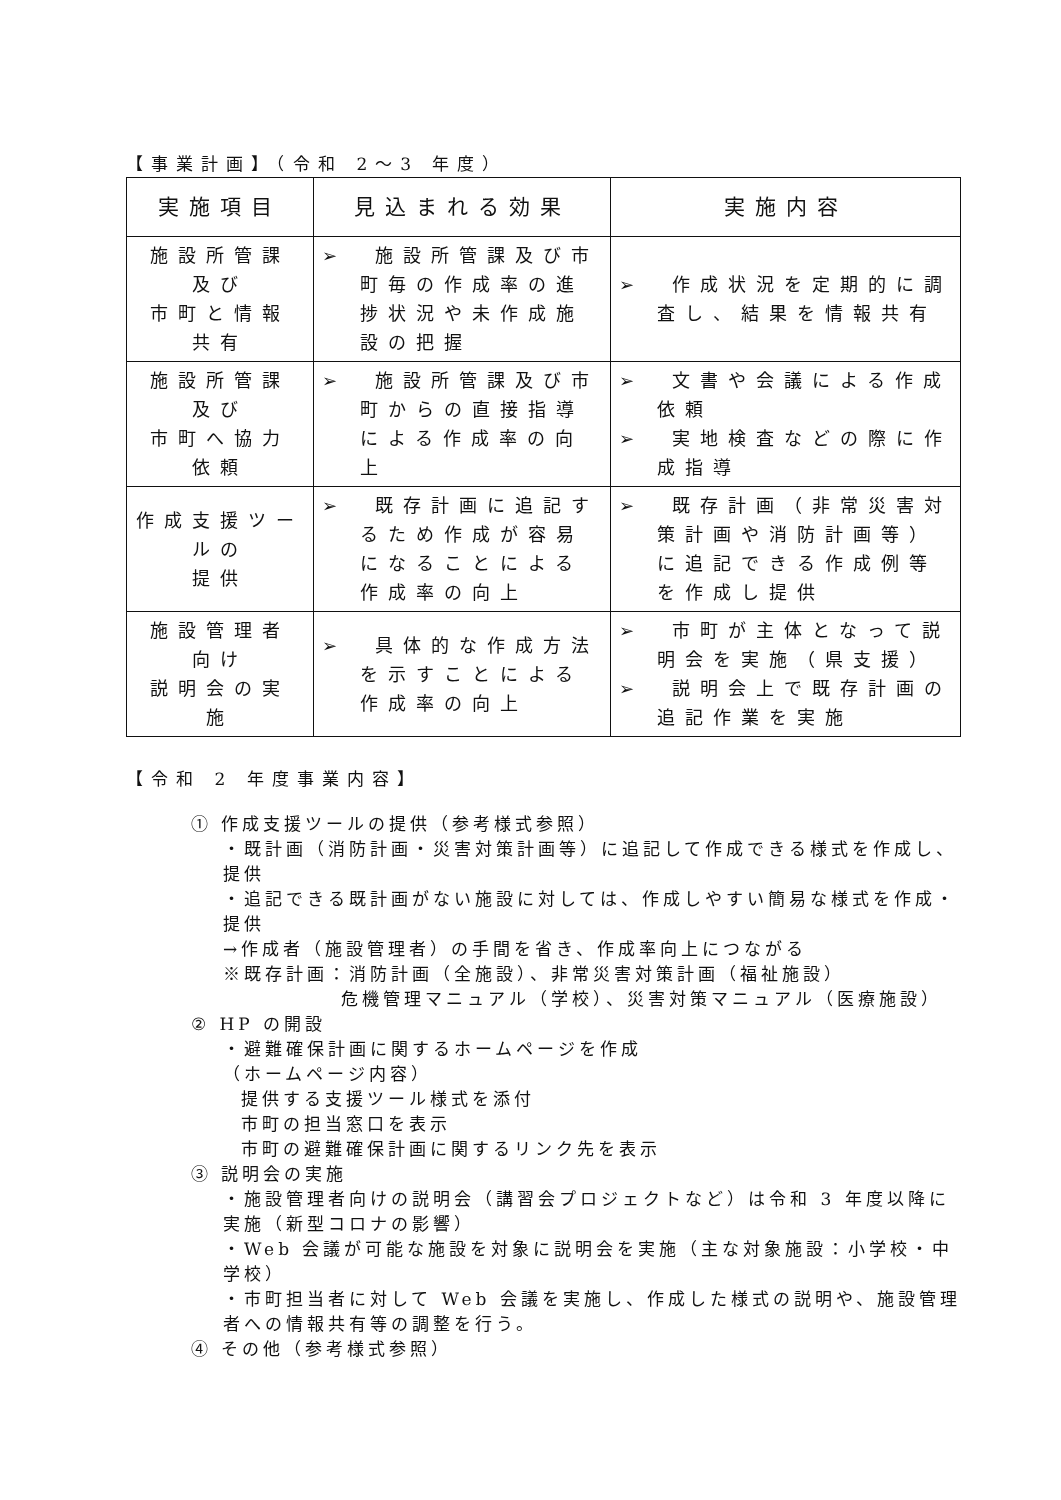【事業計画】（令和 2～3 年度）
| 実施項目 | 見込まれる効果 | 実施内容 |
| --- | --- | --- |
| 施設所管課 及び 市町と情報 共有 | ➢ 施設所管課及び市町毎の作成率の進捗状況や未作成施設の把握 | ➢ 作成状況を定期的に調査し、結果を情報共有 |
| 施設所管課 及び 市町へ協力 依頼 | ➢ 施設所管課及び市町からの直接指導による作成率の向上 | ➢ 文書や会議による作成依頼 ➢ 実地検査などの際に作成指導 |
| 作成支援ツールの 提供 | ➢ 既存計画に追記するため作成が容易になることによる作成率の向上 | ➢ 既存計画（非常災害対策計画や消防計画等）に追記できる作成例等を作成し提供 |
| 施設管理者 向け 説明会の実 施 | ➢ 具体的な作成方法を示すことによる作成率の向上 | ➢ 市町が主体となって説明会を実施（県支援） ➢ 説明会上で既存計画の追記作業を実施 |
【令和 2 年度事業内容】
① 作成支援ツールの提供（参考様式参照）
・既計画（消防計画・災害対策計画等）に追記して作成できる様式を作成し、提供
・追記できる既計画がない施設に対しては、作成しやすい簡易な様式を作成・提供
→作成者（施設管理者）の手間を省き、作成率向上につながる
※既存計画：消防計画（全施設）、非常災害対策計画（福祉施設）
危機管理マニュアル（学校）、災害対策マニュアル（医療施設）
② HP の開設
・避難確保計画に関するホームページを作成
（ホームページ内容）
提供する支援ツール様式を添付
市町の担当窓口を表示
市町の避難確保計画に関するリンク先を表示
③ 説明会の実施
・施設管理者向けの説明会（講習会プロジェクトなど）は令和 3 年度以降に実施（新型コロナの影響）
・Web 会議が可能な施設を対象に説明会を実施（主な対象施設：小学校・中学校）
・市町担当者に対して Web 会議を実施し、作成した様式の説明や、施設管理者への情報共有等の調整を行う。
④ その他（参考様式参照）